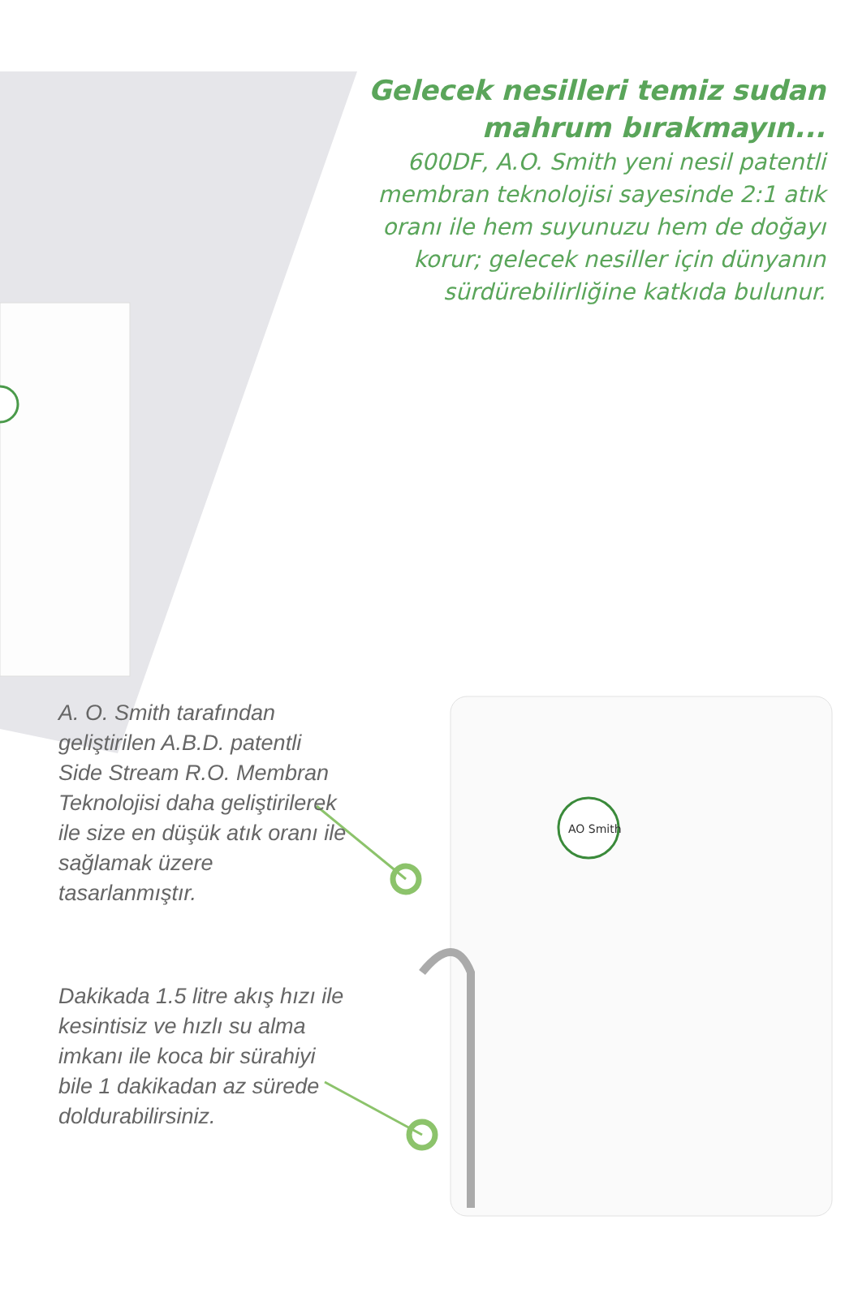AO Smith
Gelecek nesilleri temiz sudan mahrum bırakmayın...
600DF, A.O. Smith yeni nesil patentli membran teknolojisi sayesinde 2:1 atık oranı ile hem suyunuzu hem de doğayı korur; gelecek nesiller için dünyanın sürdürebilirliğine katkıda bulunur.
A. O. Smith tarafından geliştirilen A.B.D. patentli Side Stream R.O. Membran Teknolojisi daha geliştirilerek ile size en düşük atık oranı ile sağlamak üzere tasarlanmıştır.
Dakikada 1.5 litre akış hızı ile kesintisiz ve hızlı su alma imkanı ile koca bir sürahiyi bile 1 dakikadan az sürede doldurabilirsiniz.